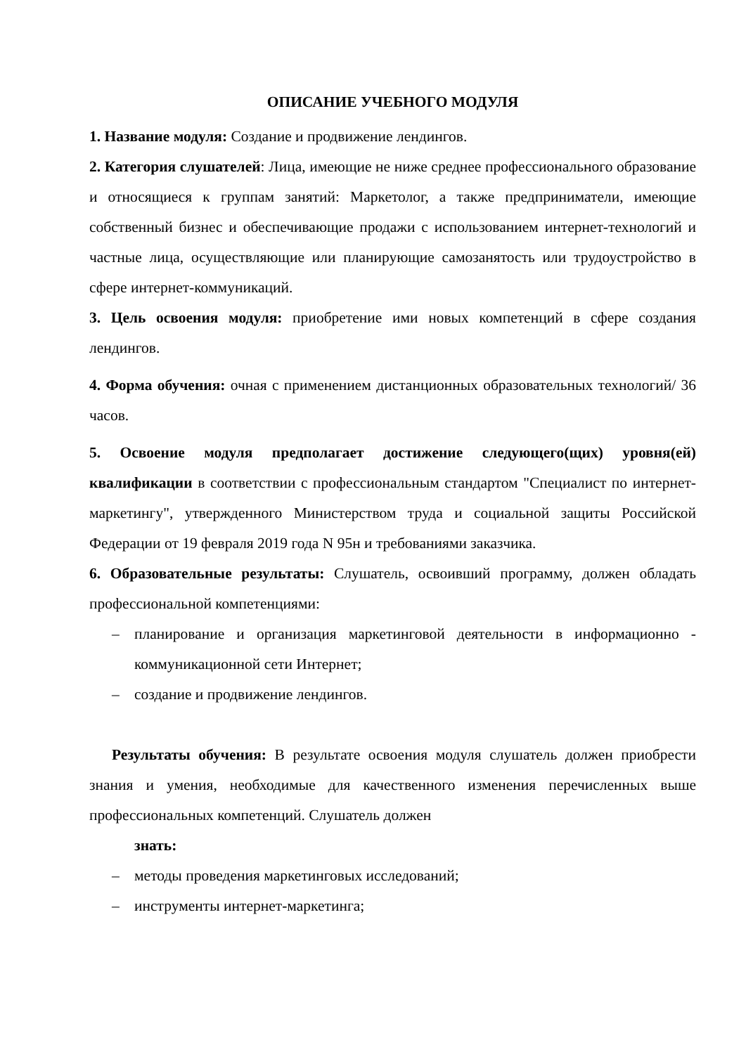ОПИСАНИЕ УЧЕБНОГО МОДУЛЯ
1. Название модуля: Создание и продвижение лендингов.
2. Категория слушателей: Лица, имеющие не ниже среднее профессионального образование и относящиеся к группам занятий: Маркетолог, а также предприниматели, имеющие собственный бизнес и обеспечивающие продажи с использованием интернет-технологий и частные лица, осуществляющие или планирующие самозанятость или трудоустройство в сфере интернет-коммуникаций.
3. Цель освоения модуля: приобретение ими новых компетенций в сфере создания лендингов.
4. Форма обучения: очная с применением дистанционных образовательных технологий/ 36 часов.
5. Освоение модуля предполагает достижение следующего(щих) уровня(ей) квалификации в соответствии с профессиональным стандартом "Специалист по интернет-маркетингу", утвержденного Министерством труда и социальной защиты Российской Федерации от 19 февраля 2019 года N 95н и требованиями заказчика.
6. Образовательные результаты: Слушатель, освоивший программу, должен обладать профессиональной компетенциями:
– планирование и организация маркетинговой деятельности в информационно - коммуникационной сети Интернет;
– создание и продвижение лендингов.
Результаты обучения: В результате освоения модуля слушатель должен приобрести знания и умения, необходимые для качественного изменения перечисленных выше профессиональных компетенций. Слушатель должен
знать:
– методы проведения маркетинговых исследований;
– инструменты интернет-маркетинга;